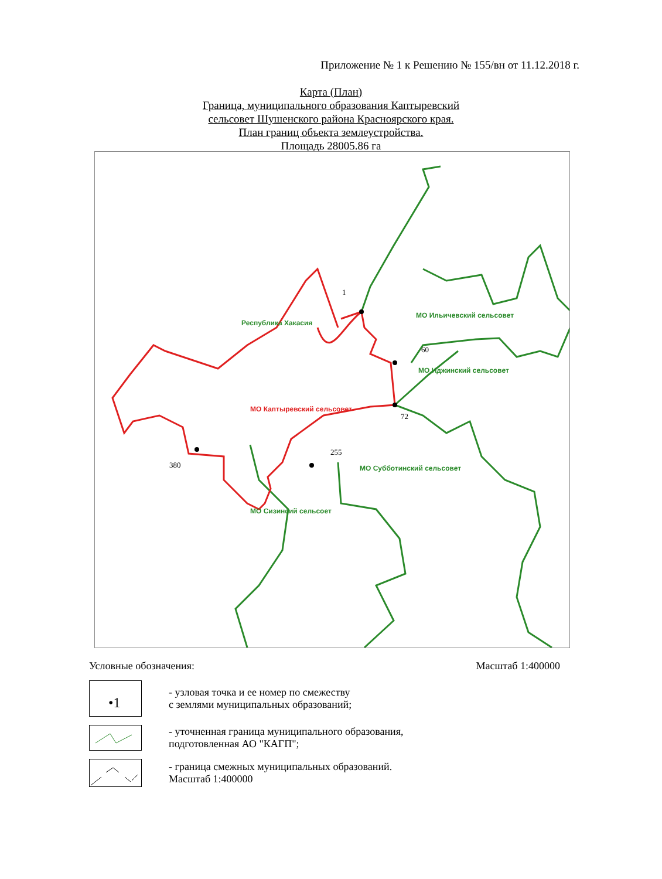Приложение № 1 к Решению № 155/вн от 11.12.2018 г.
Карта (План)
Граница, муниципального образования Каптыревский
сельсовет Шушенского района Красноярского края.
План границ объекта землеустройства.
Площадь 28005.86 га
1
60
72
255
380
Республика Хакасия
МО Ильичевский сельсовет
МО Иджинский сельсовет
МО Каптыревский сельсовет
МО Субботинский сельсовет
МО Сизинсий сельсоет
Условные обозначения: Масштаб 1:400000
•1
- узловая точка и ее номер по смежеству
с землями муниципальных образований;
- уточненная граница муниципального образования,
подготовленная АО "КАГП";
- граница смежных муниципальных образований.
Масштаб 1:400000